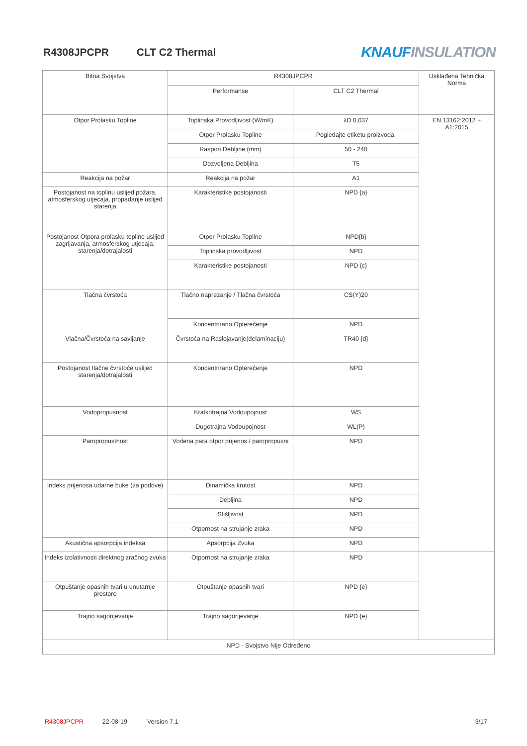R4308JPCPR CLT C2 Thermal
KNAUF INSULATION
| Bitna Svojstva | R4308JPCPR | | Usklađena Tehnička Norma |
| --- | --- | --- | --- |
| | Performanse | CLT C2 Thermal | |
| Otpor Prolasku Topline | Toplinska Provodljivost (W/mK) | λD 0,037 | EN 13162:2012 + A1:2015 |
| | Otpor Prolasku Topline | Pogledajte etiketu proizvoda. | |
| | Raspon Debljine (mm) | 50 - 240 | |
| | Dozvoljena Debljina | T5 | |
| Reakcija na požar | Reakcija na požar | A1 | |
| Postojanost na toplinu uslijed požara, atmosferskog utjecaja, propadanje uslijed starenja | Karakteristike postojanosti | NPD {a} | |
| Postojanost Otpora prolasku topline uslijed zagrijavanja, atmosferskog utjecaja, starenja/dotrajalosti | Otpor Prolasku Topline | NPD{b} | |
| | Toplinska provodljivost | NPD | |
| | Karakteristike postojanosti | NPD {c} | |
| Tlačna čvrstoća | Tlačno naprezanje / Tlačna čvrstoća | CS(Y)20 | |
| | Koncentrirano Opterećenje | NPD | |
| Vlačna/Čvrstoća na savijanje | Čvrstoća na Raslojavanje(delaminaciju) | TR40 {d} | |
| Postojanost tlačne čvrstoće uslijed starenja/dotrajalosti | Koncentrirano Opterećenje | NPD | |
| Vodopropusnost | Kratkotrajna Vodoupojnost | WS | |
| | Dugotrajna Vodoupojnost | WL(P) | |
| Paropropustnost | Vodena para otpor prijenos / paropropusni | NPD | |
| Indeks prijenosa udarne buke (za podove) | Dinamička krutost | NPD | |
| | Debljina | NPD | |
| | Stišljivost | NPD | |
| | Otpornost na strujanje zraka | NPD | |
| Akustična apsorpcija indeksa | Apsorpcija Zvuka | NPD | |
| Indeks izolativnosti direktnog zračnog zvuka | Otpornost na strujanje zraka | NPD | |
| Otpuštanje opasnih tvari u unutarnje prostore | Otpuštanje opasnih tvari | NPD {e} | |
| Trajno sagorijevanje | Trajno sagorijevanje | NPD {e} | |
| NPD - Svojstvo Nije Određeno | | | |
R4308JPCPR 22-08-19 Version 7.1 3/17